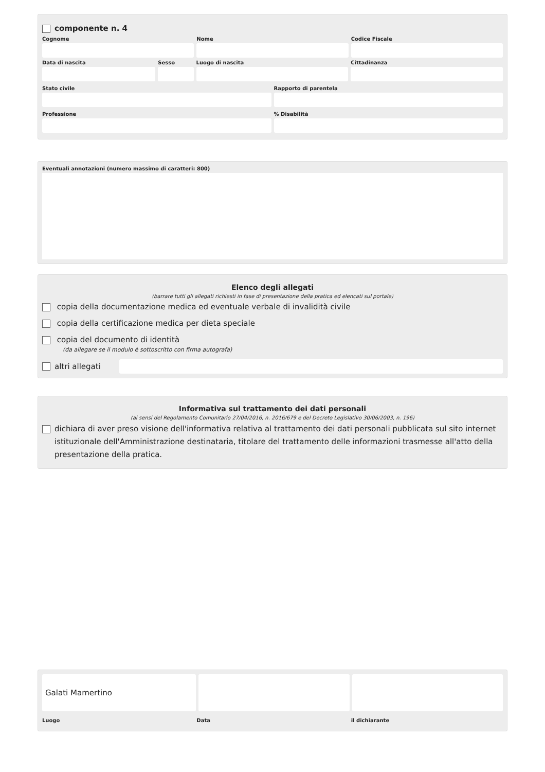componente n. 4
Cognome Nome Codice Fiscale
Data di nascita Sesso Luogo di nascita Cittadinanza
Stato civile Rapporto di parentela
Professione % Disabilità
Eventuali annotazioni (numero massimo di caratteri: 800)
Elenco degli allegati
(barrare tutti gli allegati richiesti in fase di presentazione della pratica ed elencati sul portale)
copia della documentazione medica ed eventuale verbale di invalidità civile
copia della certificazione medica per dieta speciale
copia del documento di identità
(da allegare se il modulo è sottoscritto con firma autografa)
altri allegati
Informativa sul trattamento dei dati personali
(ai sensi del Regolamento Comunitario 27/04/2016, n. 2016/679 e del Decreto Legislativo 30/06/2003, n. 196)
dichiara di aver preso visione dell'informativa relativa al trattamento dei dati personali pubblicata sul sito internet istituzionale dell'Amministrazione destinataria, titolare del trattamento delle informazioni trasmesse all'atto della presentazione della pratica.
Galati Mamertino
Luogo Data il dichiarante